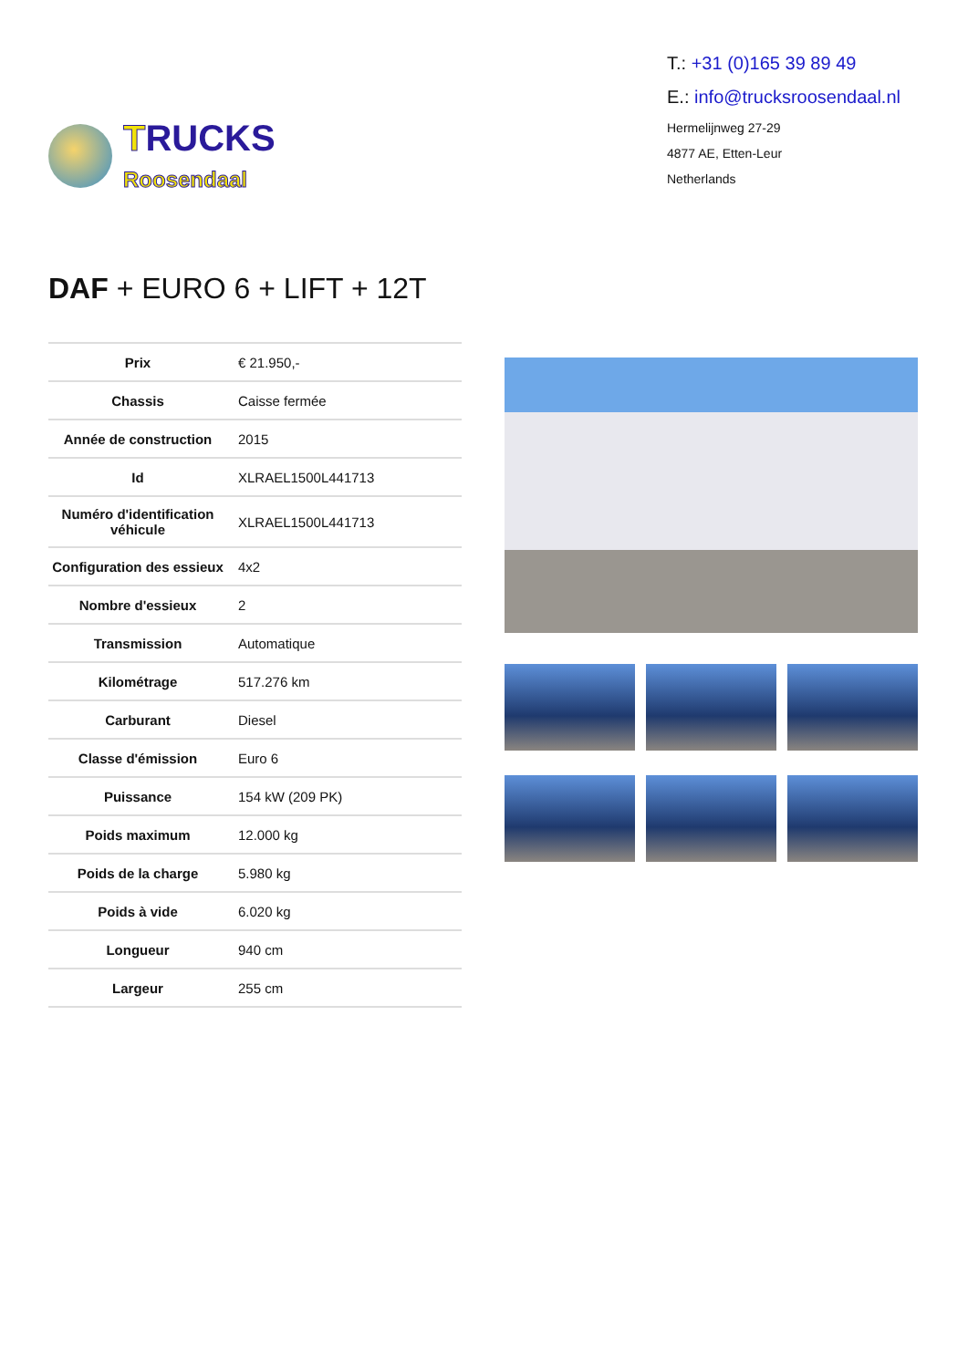TRUCKS
Roosendaal
T.: +31 (0)165 39 89 49
E.: info@trucksroosendaal.nl
Hermelijnweg 27-29
4877 AE, Etten-Leur
Netherlands
DAF + EURO 6 + LIFT + 12T
| Prix | € 21.950,- |
| Chassis | Caisse fermée |
| Année de construction | 2015 |
| Id | XLRAEL1500L441713 |
| Numéro d'identification véhicule | XLRAEL1500L441713 |
| Configuration des essieux | 4x2 |
| Nombre d'essieux | 2 |
| Transmission | Automatique |
| Kilométrage | 517.276 km |
| Carburant | Diesel |
| Classe d'émission | Euro 6 |
| Puissance | 154 kW (209 PK) |
| Poids maximum | 12.000 kg |
| Poids de la charge | 5.980 kg |
| Poids à vide | 6.020 kg |
| Longueur | 940 cm |
| Largeur | 255 cm |